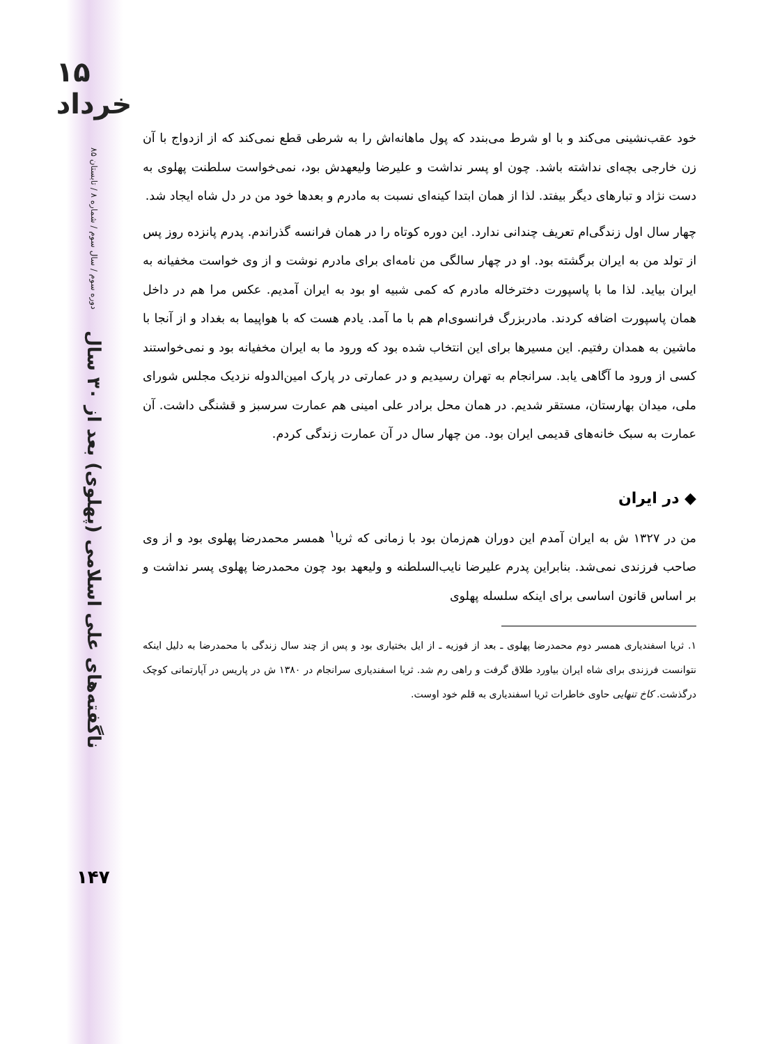۱۵ خرداد
دوره سوم / سال سوم / شماره ۸ / تابستان ۸۵
ناگفته‌های علی اسلامی (پهلوی) بعد از ۳۰ سال
۱۴۷
خود عقب‌نشینی می‌کند و با او شرط می‌بندد که پول ماهانه‌اش را به شرطی قطع نمی‌کند که از ازدواج با آن زن خارجی بچه‌ای نداشته باشد. چون او پسر نداشت و علیرضا ولیعهدش بود، نمی‌خواست سلطنت پهلوی به دست نژاد و تبارهای دیگر بیفتد. لذا از همان ابتدا کینه‌ای نسبت به مادرم و بعدها خود من در دل شاه ایجاد شد.
چهار سال اول زندگی‌ام تعریف چندانی ندارد. این دوره کوتاه را در همان فرانسه گذراندم. پدرم پانزده روز پس از تولد من به ایران برگشته بود. او در چهار سالگی من نامه‌ای برای مادرم نوشت و از وی خواست مخفیانه به ایران بیاید. لذا ما با پاسپورت دخترخاله مادرم که کمی شبیه او بود به ایران آمدیم. عکس مرا هم در داخل همان پاسپورت اضافه کردند. مادربزرگ فرانسوی‌ام هم با ما آمد. یادم هست که با هواپیما به بغداد و از آنجا با ماشین به همدان رفتیم. این مسیرها برای این انتخاب شده بود که ورود ما به ایران مخفیانه بود و نمی‌خواستند کسی از ورود ما آگاهی یابد. سرانجام به تهران رسیدیم و در عمارتی در پارک امین‌الدوله نزدیک مجلس شورای ملی، میدان بهارستان، مستقر شدیم. در همان محل برادر علی امینی هم عمارت سرسبز و قشنگی داشت. آن عمارت به سبک خانه‌های قدیمی ایران بود. من چهار سال در آن عمارت زندگی کردم.
◆ در ایران
من در ۱۳۲۷ ش به ایران آمدم این دوران هم‌زمان بود با زمانی که ثریا<sup>۱</sup> همسر محمدرضا پهلوی بود و از وی صاحب فرزندی نمی‌شد. بنابراین پدرم علیرضا نایب‌السلطنه و ولیعهد بود چون محمدرضا پهلوی پسر نداشت و بر اساس قانون اساسی برای اینکه سلسله پهلوی
۱. ثریا اسفندیاری همسر دوم محمدرضا پهلوی ـ بعد از فوزیه ـ از ایل بختیاری بود و پس از چند سال زندگی با محمدرضا به دلیل اینکه نتوانست فرزندی برای شاه ایران بیاورد طلاق گرفت و راهی رم شد. ثریا اسفندیاری سرانجام در ۱۳۸۰ ش در پاریس در آپارتمانی کوچک درگذشت. کاخ تنهایی حاوی خاطرات ثریا اسفندیاری به قلم خود اوست.